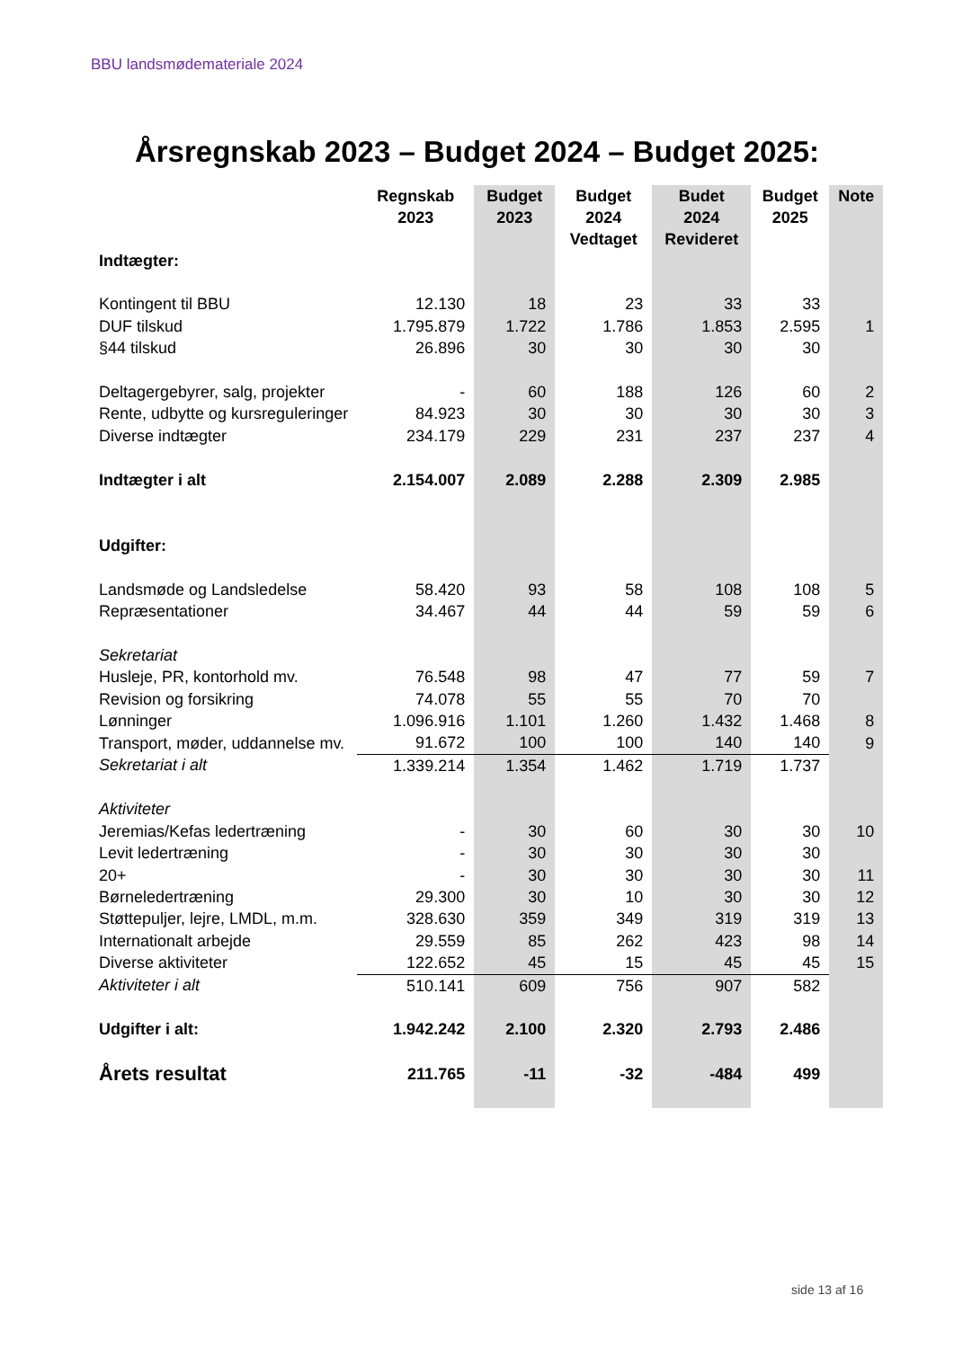BBU landsmødemateriale 2024
Årsregnskab 2023 – Budget 2024 – Budget 2025:
| | Regnskab 2023 | Budget 2023 | Budget 2024 Vedtaget | Budet 2024 Revideret | Budget 2025 | Note |
| --- | --- | --- | --- | --- | --- | --- |
| Indtægter: | | | | | | |
| Kontingent til BBU | 12.130 | 18 | 23 | 33 | 33 | |
| DUF tilskud | 1.795.879 | 1.722 | 1.786 | 1.853 | 2.595 | 1 |
| §44 tilskud | 26.896 | 30 | 30 | 30 | 30 | |
| Deltagergebyrer, salg, projekter | - | 60 | 188 | 126 | 60 | 2 |
| Rente, udbytte og kursreguleringer | 84.923 | 30 | 30 | 30 | 30 | 3 |
| Diverse indtægter | 234.179 | 229 | 231 | 237 | 237 | 4 |
| Indtægter i alt | 2.154.007 | 2.089 | 2.288 | 2.309 | 2.985 | |
| Udgifter: | | | | | | |
| Landsmøde og Landsledelse | 58.420 | 93 | 58 | 108 | 108 | 5 |
| Repræsentationer | 34.467 | 44 | 44 | 59 | 59 | 6 |
| Sekretariat | | | | | | |
| Husleje, PR, kontorhold mv. | 76.548 | 98 | 47 | 77 | 59 | 7 |
| Revision og forsikring | 74.078 | 55 | 55 | 70 | 70 | |
| Lønninger | 1.096.916 | 1.101 | 1.260 | 1.432 | 1.468 | 8 |
| Transport, møder, uddannelse mv. | 91.672 | 100 | 100 | 140 | 140 | 9 |
| Sekretariat i alt | 1.339.214 | 1.354 | 1.462 | 1.719 | 1.737 | |
| Aktiviteter | | | | | | |
| Jeremias/Kefas ledertræning | - | 30 | 60 | 30 | 30 | 10 |
| Levit ledertræning | - | 30 | 30 | 30 | 30 | |
| 20+ | - | 30 | 30 | 30 | 30 | 11 |
| Børneledertræning | 29.300 | 30 | 10 | 30 | 30 | 12 |
| Støttepuljer, lejre, LMDL, m.m. | 328.630 | 359 | 349 | 319 | 319 | 13 |
| Internationalt arbejde | 29.559 | 85 | 262 | 423 | 98 | 14 |
| Diverse aktiviteter | 122.652 | 45 | 15 | 45 | 45 | 15 |
| Aktiviteter i alt | 510.141 | 609 | 756 | 907 | 582 | |
| Udgifter i alt: | 1.942.242 | 2.100 | 2.320 | 2.793 | 2.486 | |
| Årets resultat | 211.765 | -11 | -32 | -484 | 499 | |
side 13 af 16